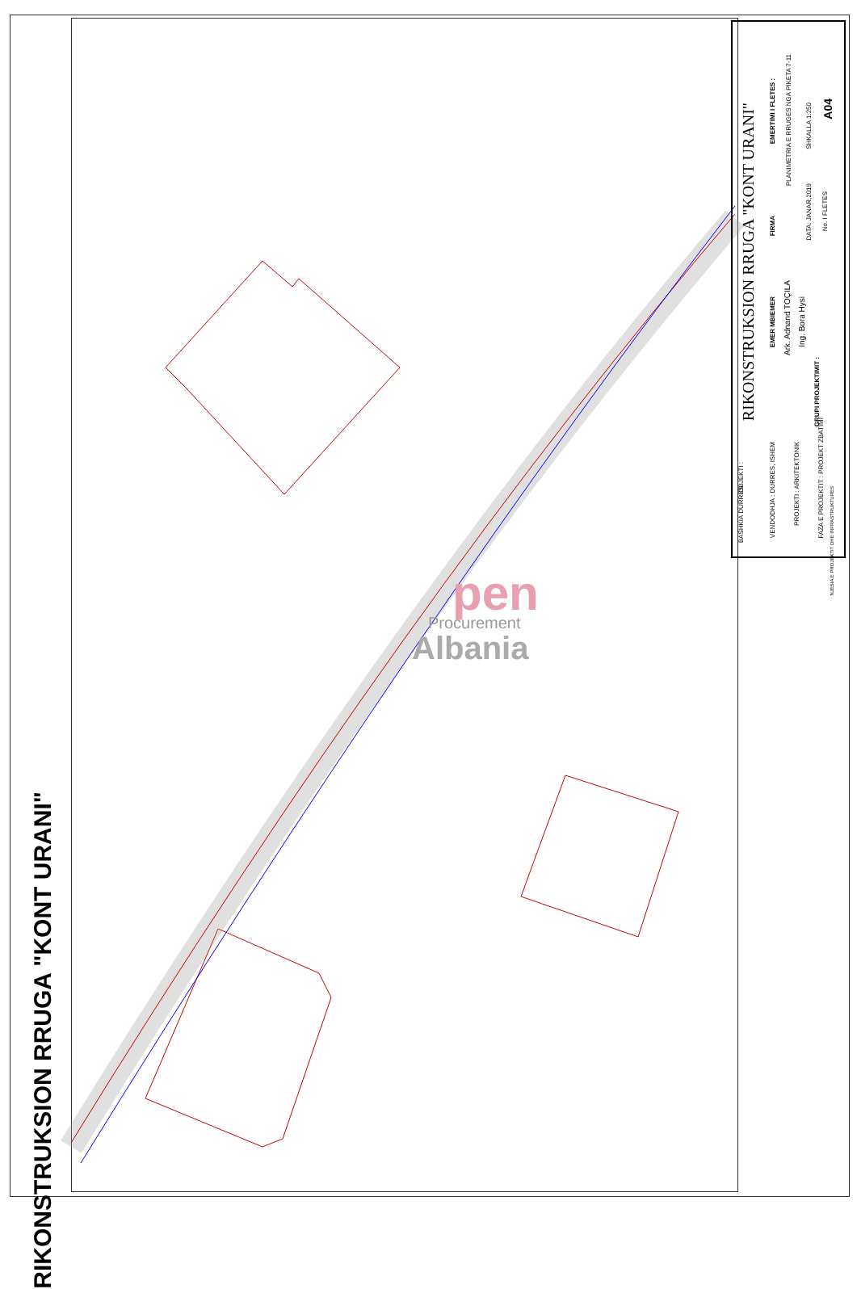RIKONSTRUKSION RRUGA "KONT URANI"
pen
Procurement
Albania
RIKONSTRUKSION RRUGA "KONT URANI"
OBJEKTI :
BASHKIA DURRES
EMERTIMI I FLETES :
PLANIMETRIA E RRUGES NGA PIKETA 7-11
DATA: JANAR,2019
SHKALLA 1:250
No. I FLETES
A04
FIRMA
EMER MBIEMER
Ark. Adnand TOÇILA
Ing. Bora Hysi
GRUPI PROJEKTIMIT :
VENDODHJA : DURRES, ISHEM
PROJEKTI : ARKITEKTONIK
FAZA E PROJEKTIT : PROJEKT ZBATIMI
NJESIA E PROJEKTIT DHE INFRASTRUKTURES